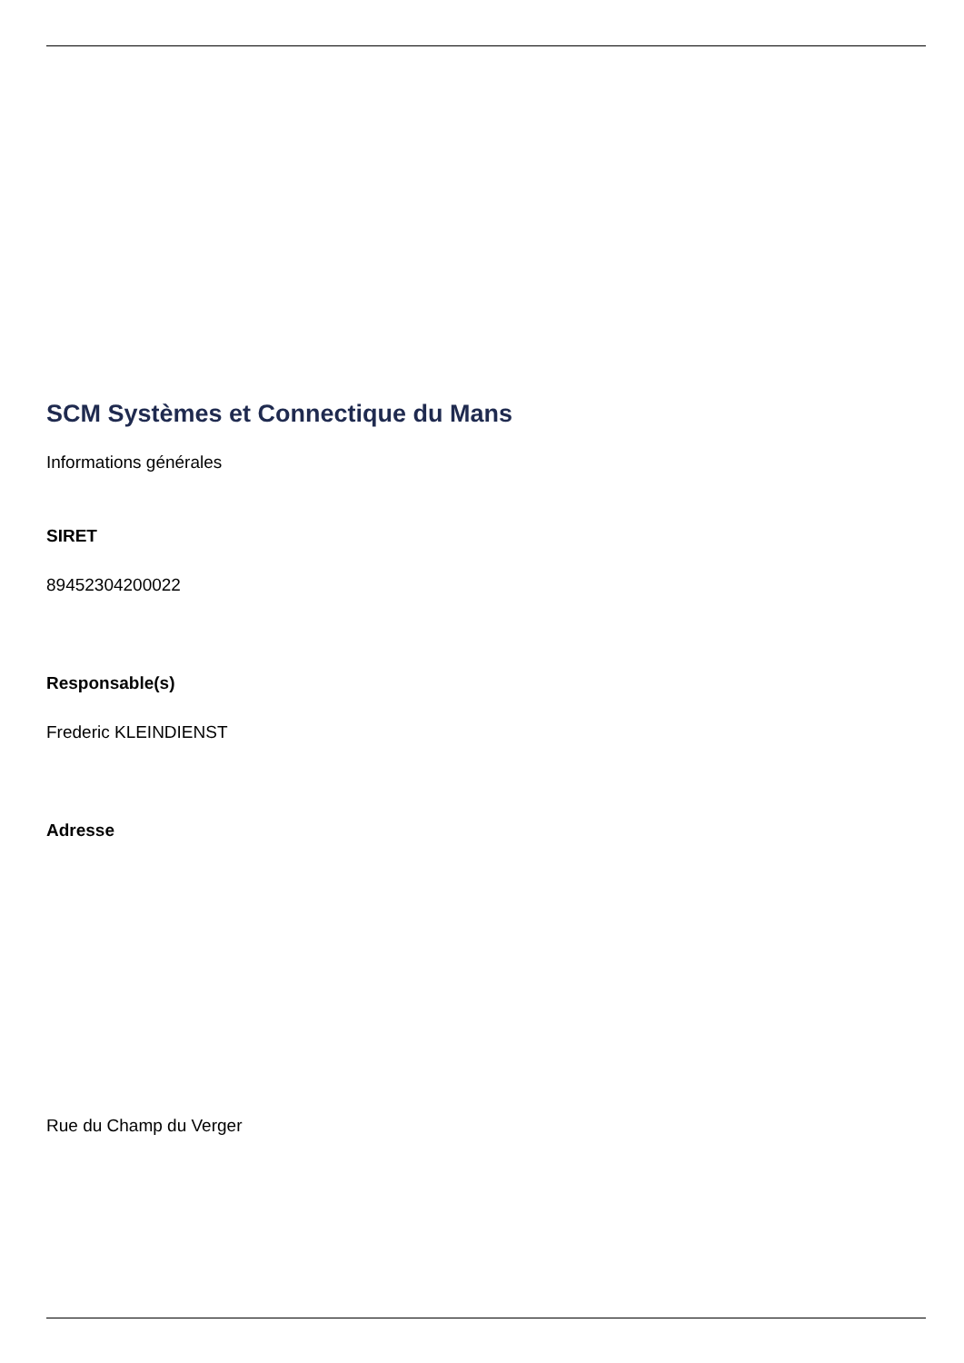SCM Systèmes et Connectique du Mans
Informations générales
SIRET
89452304200022
Responsable(s)
Frederic KLEINDIENST
Adresse
Rue du Champ du Verger